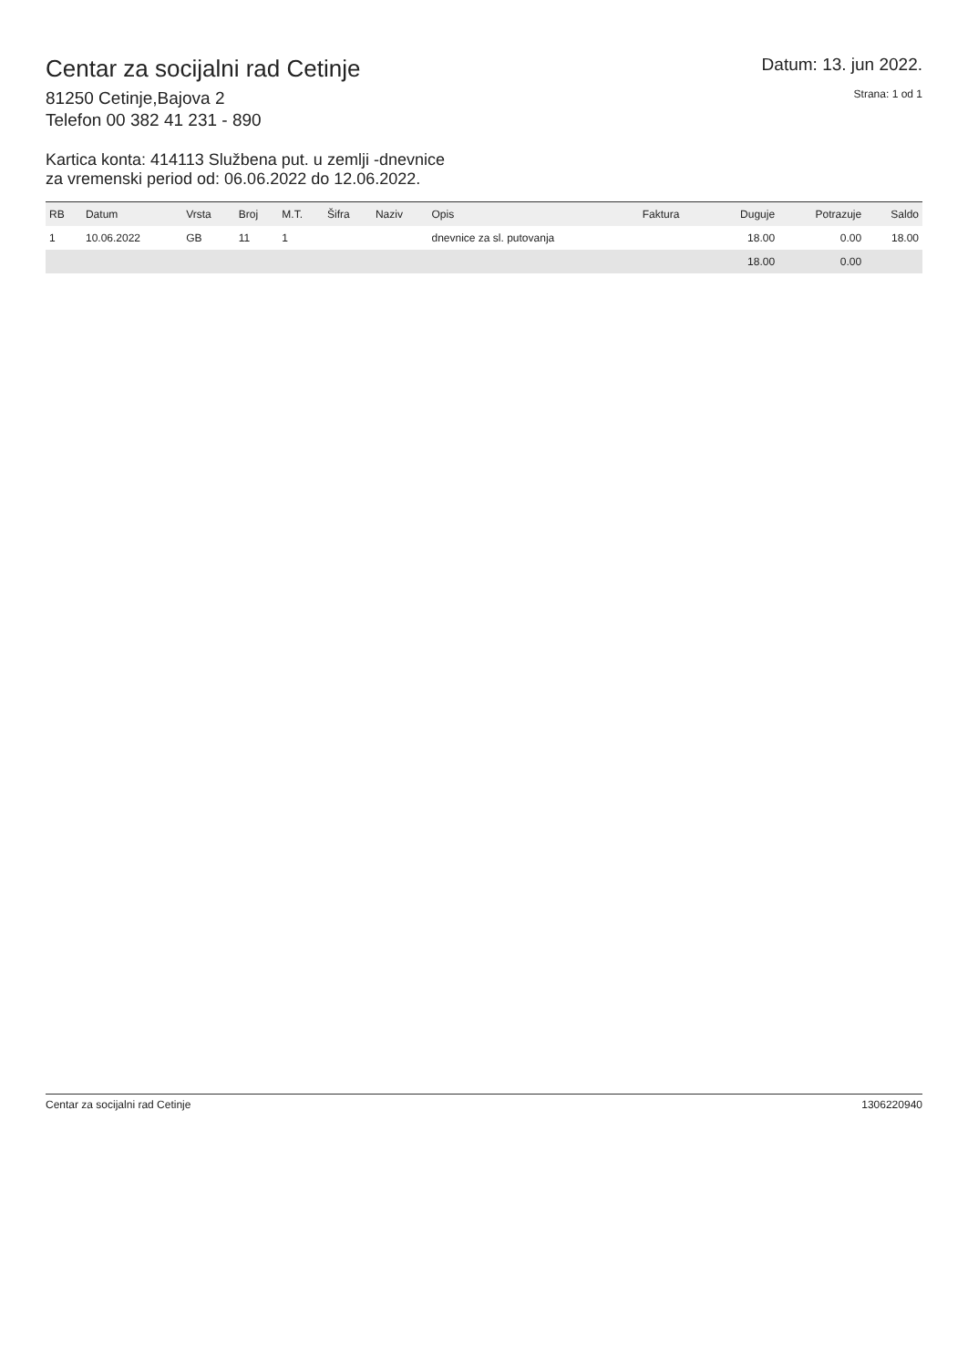Centar za socijalni rad Cetinje
81250 Cetinje,Bajova 2
Telefon 00 382 41 231 - 890
Datum: 13. jun 2022.
Strana: 1 od 1
Kartica konta: 414113 Službena put. u zemlji -dnevnice
za vremenski period od: 06.06.2022 do 12.06.2022.
| RB | Datum | Vrsta | Broj | M.T. | Šifra | Naziv | Opis | Faktura | Duguje | Potrazuje | Saldo |
| --- | --- | --- | --- | --- | --- | --- | --- | --- | --- | --- | --- |
| 1 | 10.06.2022 | GB | 11 | 1 | | | dnevnice za sl. putovanja | | 18.00 | 0.00 | 18.00 |
| | | | | | | | | | 18.00 | 0.00 | |
Centar za socijalni rad Cetinje 1306220940